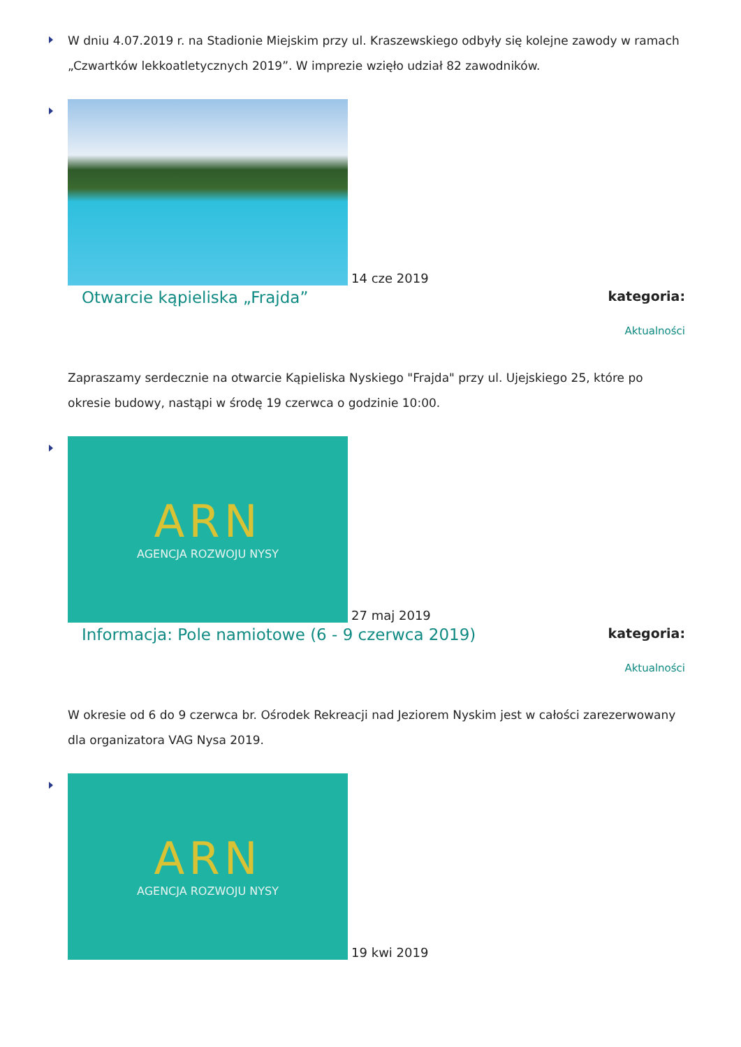W dniu 4.07.2019 r. na Stadionie Miejskim przy ul. Kraszewskiego odbyły się kolejne zawody w ramach „Czwartków lekkoatletycznych 2019”. W imprezie wzięło udział 82 zawodników.
14 cze 2019
Otwarcie kąpieliska „Frajda”
kategoria:
Aktualności
Zapraszamy serdecznie na otwarcie Kąpieliska Nyskiego "Frajda" przy ul. Ujejskiego 25, które po okresie budowy, nastąpi w środę 19 czerwca o godzinie 10:00.
ARN AGENCJA ROZWOJU NYSY
27 maj 2019
Informacja: Pole namiotowe (6 - 9 czerwca 2019)
kategoria:
Aktualności
W okresie od 6 do 9 czerwca br. Ośrodek Rekreacji nad Jeziorem Nyskim jest w całości zarezerwowany dla organizatora VAG Nysa 2019.
ARN AGENCJA ROZWOJU NYSY
19 kwi 2019